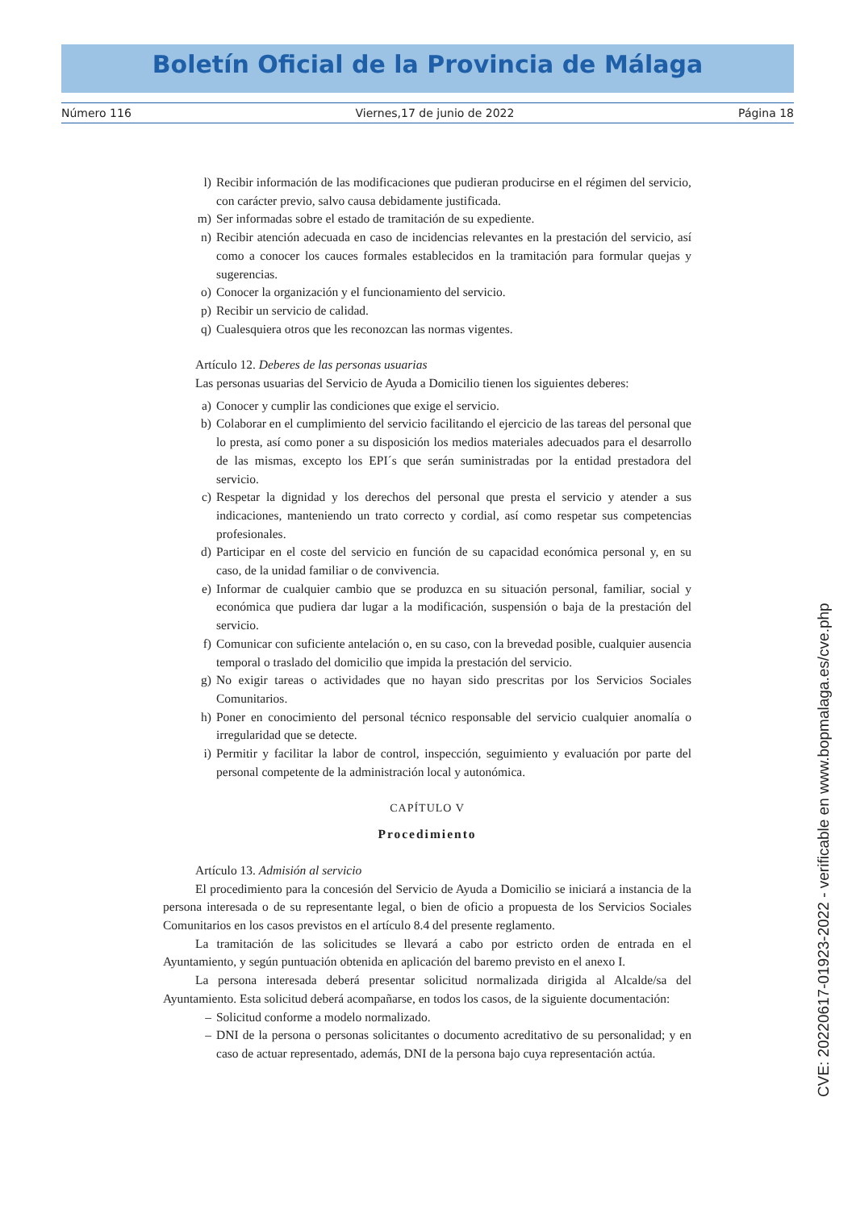Boletín Oficial de la Provincia de Málaga
Número 116 Viernes,17 de junio de 2022 Página 18
l) Recibir información de las modificaciones que pudieran producirse en el régimen del servicio, con carácter previo, salvo causa debidamente justificada.
m) Ser informadas sobre el estado de tramitación de su expediente.
n) Recibir atención adecuada en caso de incidencias relevantes en la prestación del servicio, así como a conocer los cauces formales establecidos en la tramitación para formular quejas y sugerencias.
o) Conocer la organización y el funcionamiento del servicio.
p) Recibir un servicio de calidad.
q) Cualesquiera otros que les reconozcan las normas vigentes.
Artículo 12. Deberes de las personas usuarias
Las personas usuarias del Servicio de Ayuda a Domicilio tienen los siguientes deberes:
a) Conocer y cumplir las condiciones que exige el servicio.
b) Colaborar en el cumplimiento del servicio facilitando el ejercicio de las tareas del personal que lo presta, así como poner a su disposición los medios materiales adecuados para el desarrollo de las mismas, excepto los EPI´s que serán suministradas por la entidad prestadora del servicio.
c) Respetar la dignidad y los derechos del personal que presta el servicio y atender a sus indicaciones, manteniendo un trato correcto y cordial, así como respetar sus competencias profesionales.
d) Participar en el coste del servicio en función de su capacidad económica personal y, en su caso, de la unidad familiar o de convivencia.
e) Informar de cualquier cambio que se produzca en su situación personal, familiar, social y económica que pudiera dar lugar a la modificación, suspensión o baja de la prestación del servicio.
f) Comunicar con suficiente antelación o, en su caso, con la brevedad posible, cualquier ausencia temporal o traslado del domicilio que impida la prestación del servicio.
g) No exigir tareas o actividades que no hayan sido prescritas por los Servicios Sociales Comunitarios.
h) Poner en conocimiento del personal técnico responsable del servicio cualquier anomalía o irregularidad que se detecte.
i) Permitir y facilitar la labor de control, inspección, seguimiento y evaluación por parte del personal competente de la administración local y autonómica.
CAPÍTULO V
Procedimiento
Artículo 13. Admisión al servicio
El procedimiento para la concesión del Servicio de Ayuda a Domicilio se iniciará a instancia de la persona interesada o de su representante legal, o bien de oficio a propuesta de los Servicios Sociales Comunitarios en los casos previstos en el artículo 8.4 del presente reglamento.
La tramitación de las solicitudes se llevará a cabo por estricto orden de entrada en el Ayuntamiento, y según puntuación obtenida en aplicación del baremo previsto en el anexo I.
La persona interesada deberá presentar solicitud normalizada dirigida al Alcalde/sa del Ayuntamiento. Esta solicitud deberá acompañarse, en todos los casos, de la siguiente documentación:
– Solicitud conforme a modelo normalizado.
– DNI de la persona o personas solicitantes o documento acreditativo de su personalidad; y en caso de actuar representado, además, DNI de la persona bajo cuya representación actúa.
CVE: 20220617-01923-2022 - verificable en www.bopmalaga.es/cve.php